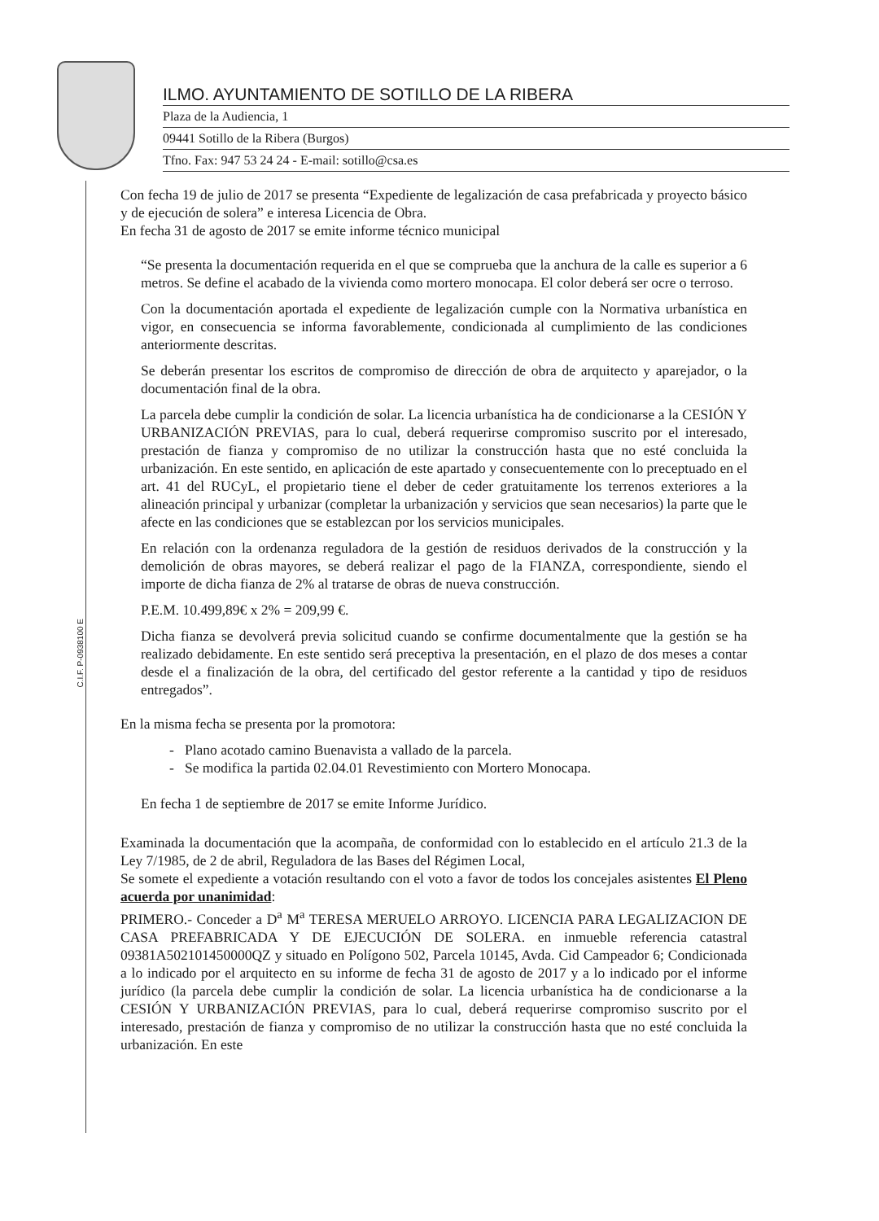ILMO. AYUNTAMIENTO DE SOTILLO DE LA RIBERA
Plaza de la Audiencia, 1
09441 Sotillo de la Ribera (Burgos)
Tfno. Fax: 947 53 24 24 - E-mail: sotillo@csa.es
C.I.F. P-0938100 E
Con fecha 19 de julio de 2017 se presenta “Expediente de legalización de casa prefabricada y proyecto básico y de ejecución de solera” e interesa Licencia de Obra.
En fecha 31 de agosto de 2017 se emite informe técnico municipal
“Se presenta la documentación requerida en el que se comprueba que la anchura de la calle es superior a 6 metros. Se define el acabado de la vivienda como mortero monocapa. El color deberá ser ocre o terroso.
Con la documentación aportada el expediente de legalización cumple con la Normativa urbanística en vigor, en consecuencia se informa favorablemente, condicionada al cumplimiento de las condiciones anteriormente descritas.
Se deberán presentar los escritos de compromiso de dirección de obra de arquitecto y aparejador, o la documentación final de la obra.
La parcela debe cumplir la condición de solar. La licencia urbanística ha de condicionarse a la CESIÓN Y URBANIZACIÓN PREVIAS, para lo cual, deberá requerirse compromiso suscrito por el interesado, prestación de fianza y compromiso de no utilizar la construcción hasta que no esté concluida la urbanización. En este sentido, en aplicación de este apartado y consecuentemente con lo preceptuado en el art. 41 del RUCyL, el propietario tiene el deber de ceder gratuitamente los terrenos exteriores a la alineación principal y urbanizar (completar la urbanización y servicios que sean necesarios) la parte que le afecte en las condiciones que se establezcan por los servicios municipales.
En relación con la ordenanza reguladora de la gestión de residuos derivados de la construcción y la demolición de obras mayores, se deberá realizar el pago de la FIANZA, correspondiente, siendo el importe de dicha fianza de 2% al tratarse de obras de nueva construcción.
P.E.M. 10.499,89€ x 2% = 209,99 €.
Dicha fianza se devolverá previa solicitud cuando se confirme documentalmente que la gestión se ha realizado debidamente. En este sentido será preceptiva la presentación, en el plazo de dos meses a contar desde el a finalización de la obra, del certificado del gestor referente a la cantidad y tipo de residuos entregados”.
En la misma fecha se presenta por la promotora:
- Plano acotado camino Buenavista a vallado de la parcela.
- Se modifica la partida 02.04.01 Revestimiento con Mortero Monocapa.
En fecha 1 de septiembre de 2017 se emite Informe Jurídico.
Examinada la documentación que la acompaña, de conformidad con lo establecido en el artículo 21.3 de la Ley 7/1985, de 2 de abril, Reguladora de las Bases del Régimen Local,
Se somete el expediente a votación resultando con el voto a favor de todos los concejales asistentes El Pleno acuerda por unanimidad:
PRIMERO.- Conceder a D<sup>a</sup> M<sup>a</sup> TERESA MERUELO ARROYO. LICENCIA PARA LEGALIZACION DE CASA PREFABRICADA Y DE EJECUCIÓN DE SOLERA. en inmueble referencia catastral 09381A502101450000QZ y situado en Polígono 502, Parcela 10145, Avda. Cid Campeador 6; Condicionada a lo indicado por el arquitecto en su informe de fecha 31 de agosto de 2017 y a lo indicado por el informe jurídico (la parcela debe cumplir la condición de solar. La licencia urbanística ha de condicionarse a la CESIÓN Y URBANIZACIÓN PREVIAS, para lo cual, deberá requerirse compromiso suscrito por el interesado, prestación de fianza y compromiso de no utilizar la construcción hasta que no esté concluida la urbanización. En este